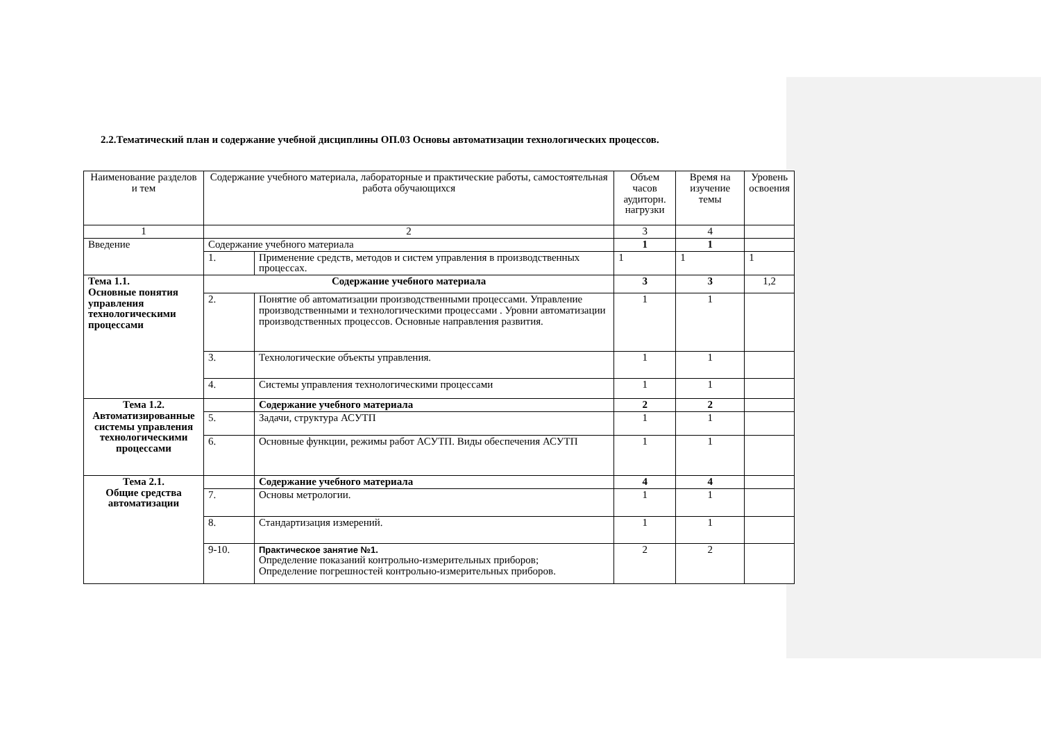2.2.Тематический план и содержание учебной дисциплины ОП.03 Основы автоматизации технологических процессов.
| Наименование разделов и тем | Содержание учебного материала, лабораторные и практические работы, самостоятельная работа обучающихся | | Объем часов аудиторн. нагрузки | Время на изучение темы | Уровень освоения |
| 1 | 2 | | 3 | 4 | |
| Введение | Содержание учебного материала | | 1 | 1 | |
| | 1. | Применение средств, методов и систем управления в производственных процессах. | 1 | 1 | 1 |
| Тема 1.1. Основные понятия управления технологическими процессами | Содержание учебного материала | | 3 | 3 | 1,2 |
| | 2. | Понятие об автоматизации производственными процессами. Управление производственными и технологическими процессами . Уровни автоматизации производственных процессов. Основные направления развития. | 1 | 1 | |
| | 3. | Технологические объекты управления. | 1 | 1 | |
| | 4. | Системы управления технологическими процессами | 1 | 1 | |
| Тема 1.2. Автоматизированные системы управления технологическими процессами | | Содержание учебного материала | 2 | 2 | |
| | 5. | Задачи, структура АСУТП | 1 | 1 | |
| | 6. | Основные функции, режимы работ АСУТП. Виды обеспечения АСУТП | 1 | 1 | |
| Тема 2.1. Общие средства автоматизации | | Содержание учебного материала | 4 | 4 | |
| | 7. | Основы метрологии. | 1 | 1 | |
| | 8. | Стандартизация измерений. | 1 | 1 | |
| | 9-10. | Практическое занятие №1. Определение показаний контрольно-измерительных приборов; Определение погрешностей контрольно-измерительных приборов. | 2 | 2 | |